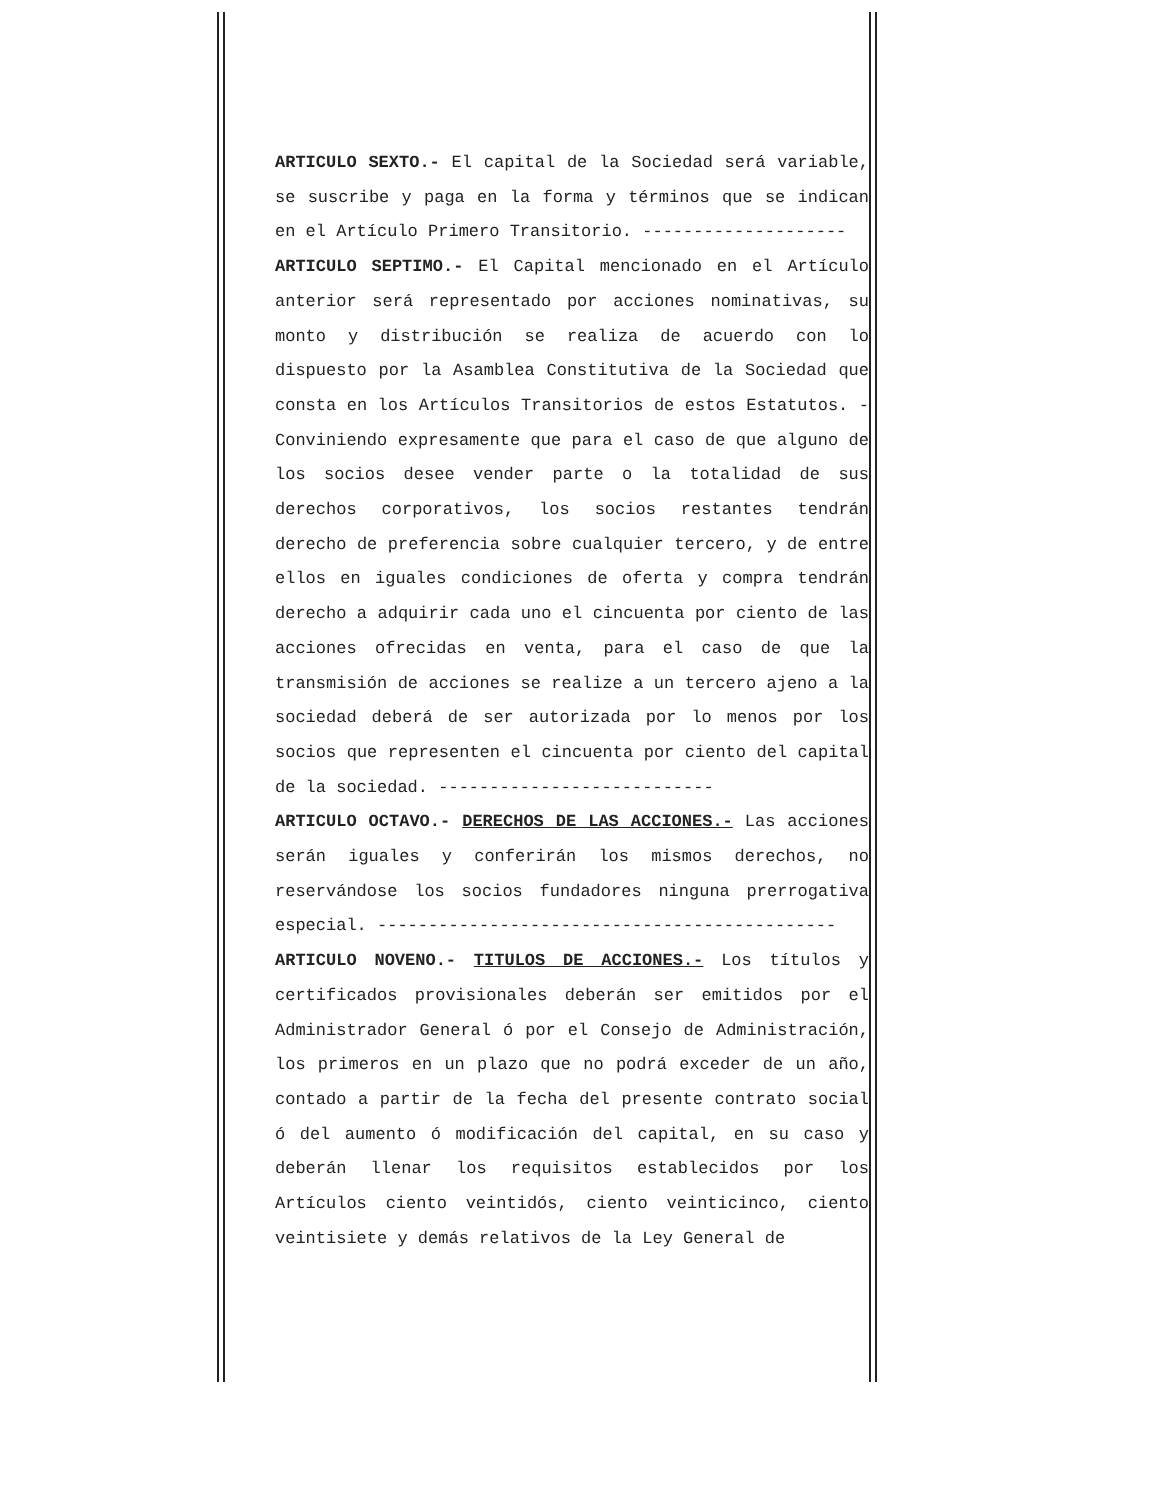ARTICULO SEXTO.- El capital de la Sociedad será variable, se suscribe y paga en la forma y términos que se indican en el Artículo Primero Transitorio. --------------------
ARTICULO SEPTIMO.- El Capital mencionado en el Artículo anterior será representado por acciones nominativas, su monto y distribución se realiza de acuerdo con lo dispuesto por la Asamblea Constitutiva de la Sociedad que consta en los Artículos Transitorios de estos Estatutos. - Conviniendo expresamente que para el caso de que alguno de los socios desee vender parte o la totalidad de sus derechos corporativos, los socios restantes tendrán derecho de preferencia sobre cualquier tercero, y de entre ellos en iguales condiciones de oferta y compra tendrán derecho a adquirir cada uno el cincuenta por ciento de las acciones ofrecidas en venta, para el caso de que la transmisión de acciones se realize a un tercero ajeno a la sociedad deberá de ser autorizada por lo menos por los socios que representen el cincuenta por ciento del capital de la sociedad. ---------------------------
ARTICULO OCTAVO.- DERECHOS DE LAS ACCIONES.- Las acciones serán iguales y conferirán los mismos derechos, no reservándose los socios fundadores ninguna prerrogativa especial. ---------------------------------------------
ARTICULO NOVENO.- TITULOS DE ACCIONES.- Los títulos y certificados provisionales deberán ser emitidos por el Administrador General ó por el Consejo de Administración, los primeros en un plazo que no podrá exceder de un año, contado a partir de la fecha del presente contrato social ó del aumento ó modificación del capital, en su caso y deberán llenar los requisitos establecidos por los Artículos ciento veintidós, ciento veinticinco, ciento veintisiete y demás relativos de la Ley General de